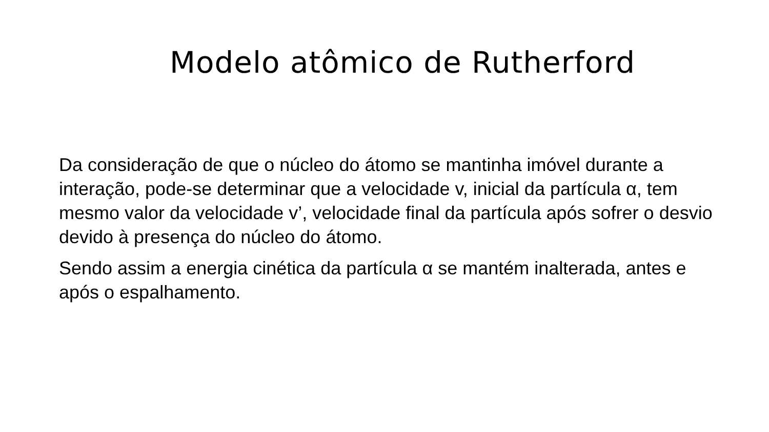Modelo atômico de Rutherford
Da consideração de que o núcleo do átomo se mantinha imóvel durante a interação, pode-se determinar que a velocidade v, inicial da partícula α, tem mesmo valor da velocidade v’, velocidade final da partícula após sofrer o desvio devido à presença do núcleo do átomo.
Sendo assim a energia cinética da partícula α se mantém inalterada, antes e após o espalhamento.